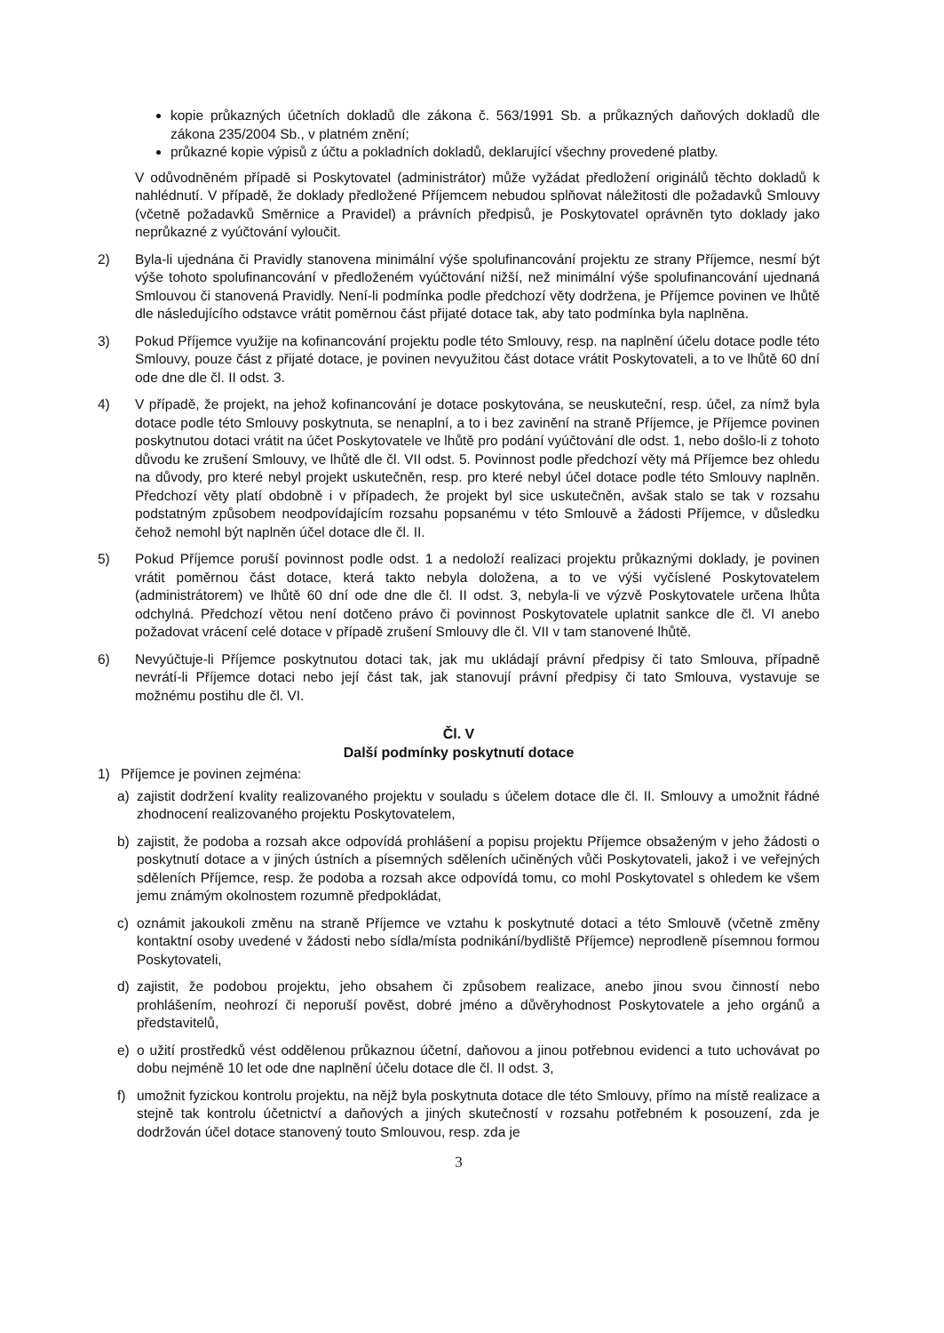kopie průkazných účetních dokladů dle zákona č. 563/1991 Sb. a průkazných daňových dokladů dle zákona 235/2004 Sb., v platném znění;
průkazné kopie výpisů z účtu a pokladních dokladů, deklarující všechny provedené platby.
V odůvodněném případě si Poskytovatel (administrátor) může vyžádat předložení originálů těchto dokladů k nahlédnutí. V případě, že doklady předložené Příjemcem nebudou splňovat náležitosti dle požadavků Smlouvy (včetně požadavků Směrnice a Pravidel) a právních předpisů, je Poskytovatel oprávněn tyto doklady jako neprůkazné z vyúčtování vyloučit.
2) Byla-li ujednána či Pravidly stanovena minimální výše spolufinancování projektu ze strany Příjemce, nesmí být výše tohoto spolufinancování v předloženém vyúčtování nižší, než minimální výše spolufinancování ujednaná Smlouvou či stanovená Pravidly. Není-li podmínka podle předchozí věty dodržena, je Příjemce povinen ve lhůtě dle následujícího odstavce vrátit poměrnou část přijaté dotace tak, aby tato podmínka byla naplněna.
3) Pokud Příjemce využije na kofinancování projektu podle této Smlouvy, resp. na naplnění účelu dotace podle této Smlouvy, pouze část z přijaté dotace, je povinen nevyužitou část dotace vrátit Poskytovateli, a to ve lhůtě 60 dní ode dne dle čl. II odst. 3.
4) V případě, že projekt, na jehož kofinancování je dotace poskytována, se neuskuteční, resp. účel, za nímž byla dotace podle této Smlouvy poskytnuta, se nenaplní, a to i bez zavinění na straně Příjemce, je Příjemce povinen poskytnutou dotaci vrátit na účet Poskytovatele ve lhůtě pro podání vyúčtování dle odst. 1, nebo došlo-li z tohoto důvodu ke zrušení Smlouvy, ve lhůtě dle čl. VII odst. 5. Povinnost podle předchozí věty má Příjemce bez ohledu na důvody, pro které nebyl projekt uskutečněn, resp. pro které nebyl účel dotace podle této Smlouvy naplněn. Předchozí věty platí obdobně i v případech, že projekt byl sice uskutečněn, avšak stalo se tak v rozsahu podstatným způsobem neodpovídajícím rozsahu popsanému v této Smlouvě a žádosti Příjemce, v důsledku čehož nemohl být naplněn účel dotace dle čl. II.
5) Pokud Příjemce poruší povinnost podle odst. 1 a nedoloží realizaci projektu průkaznými doklady, je povinen vrátit poměrnou část dotace, která takto nebyla doložena, a to ve výši vyčíslené Poskytovatelem (administrátorem) ve lhůtě 60 dní ode dne dle čl. II odst. 3, nebyla-li ve výzvě Poskytovatele určena lhůta odchylná. Předchozí větou není dotčeno právo či povinnost Poskytovatele uplatnit sankce dle čl. VI anebo požadovat vrácení celé dotace v případě zrušení Smlouvy dle čl. VII v tam stanovené lhůtě.
6) Nevyúčtuje-li Příjemce poskytnutou dotaci tak, jak mu ukládají právní předpisy či tato Smlouva, případně nevrátí-li Příjemce dotaci nebo její část tak, jak stanovují právní předpisy či tato Smlouva, vystavuje se možnému postihu dle čl. VI.
Čl. V
Další podmínky poskytnutí dotace
1) Příjemce je povinen zejména:
a) zajistit dodržení kvality realizovaného projektu v souladu s účelem dotace dle čl. II. Smlouvy a umožnit řádné zhodnocení realizovaného projektu Poskytovatelem,
b) zajistit, že podoba a rozsah akce odpovídá prohlášení a popisu projektu Příjemce obsaženým v jeho žádosti o poskytnutí dotace a v jiných ústních a písemných sděleních učiněných vůči Poskytovateli, jakož i ve veřejných sděleních Příjemce, resp. že podoba a rozsah akce odpovídá tomu, co mohl Poskytovatel s ohledem ke všem jemu známým okolnostem rozumně předpokládat,
c) oznámit jakoukoli změnu na straně Příjemce ve vztahu k poskytnuté dotaci a této Smlouvě (včetně změny kontaktní osoby uvedené v žádosti nebo sídla/místa podnikání/bydliště Příjemce) neprodleně písemnou formou Poskytovateli,
d) zajistit, že podobou projektu, jeho obsahem či způsobem realizace, anebo jinou svou činností nebo prohlášením, neohrozí či neporuší pověst, dobré jméno a důvěryhodnost Poskytovatele a jeho orgánů a představitelů,
e) o užití prostředků vést oddělenou průkaznou účetní, daňovou a jinou potřebnou evidenci a tuto uchovávat po dobu nejméně 10 let ode dne naplnění účelu dotace dle čl. II odst. 3,
f) umožnit fyzickou kontrolu projektu, na nějž byla poskytnuta dotace dle této Smlouvy, přímo na místě realizace a stejně tak kontrolu účetnictví a daňových a jiných skutečností v rozsahu potřebném k posouzení, zda je dodržován účel dotace stanovený touto Smlouvou, resp. zda je
3